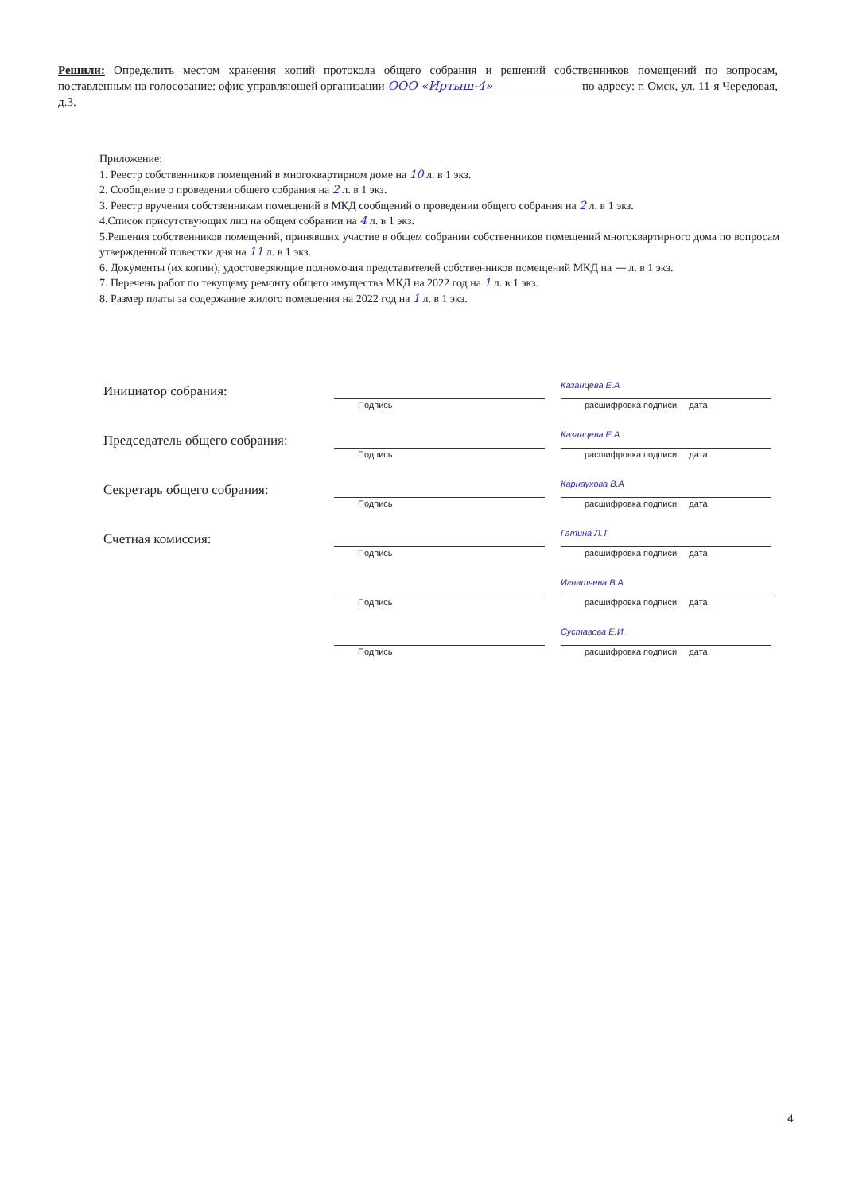Решили: Определить местом хранения копий протокола общего собрания и решений собственников помещений по вопросам, поставленным на голосование: офис управляющей организации ООО «Иртыш-4» ______________ по адресу: г. Омск, ул. 11-я Чередовая, д.3.
Приложение:
1. Реестр собственников помещений в многоквартирном доме на 10 л. в 1 экз.
2. Сообщение о проведении общего собрания на 2 л. в 1 экз.
3. Реестр вручения собственникам помещений в МКД сообщений о проведении общего собрания на 2 л. в 1 экз.
4.Список присутствующих лиц на общем собрании на 4 л. в 1 экз.
5.Решения собственников помещений, принявших участие в общем собрании собственников помещений многоквартирного дома по вопросам утвержденной повестки дня на 11 л. в 1 экз.
6. Документы (их копии), удостоверяющие полномочия представителей собственников помещений МКД на — л. в 1 экз.
7. Перечень работ по текущему ремонту общего имущества МКД на 2022 год на 1 л. в 1 экз.
8. Размер платы за содержание жилого помещения на 2022 год на 1 л. в 1 экз.
Инициатор собрания:
Подпись
Казанцева Е.А
расшифровка подписи дата
Председатель общего собрания:
Подпись
Казанцева Е.А
расшифровка подписи дата
Секретарь общего собрания:
Подпись
Карнаухова В.А
расшифровка подписи дата
Счетная комиссия:
Подпись
Гатина Л.Т
расшифровка подписи дата
Подпись
Игнатьева В.А
расшифровка подписи дата
Подпись
Суставова Е.И.
расшифровка подписи дата
4